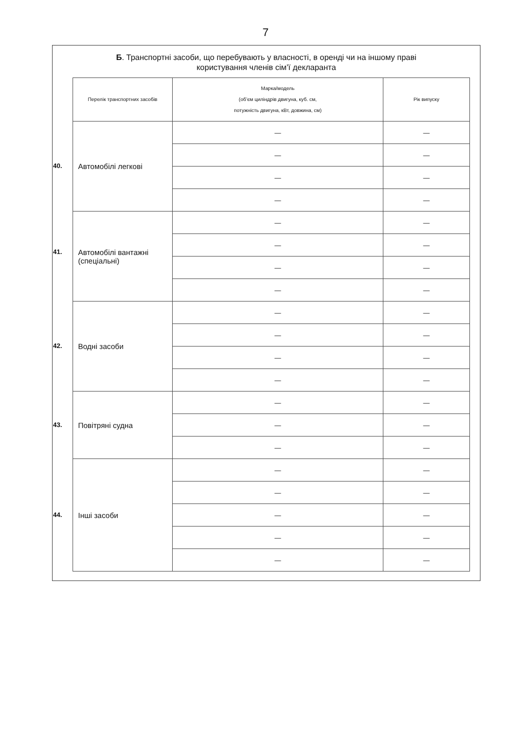7
Б. Транспортні засоби, що перебувають у власності, в оренді чи на іншому праві
користування членів сім’ї декларанта
| Перелік транспортних засобів | Марка/модель (об’єм циліндрів двигуна, куб. см, потужність двигуна, кВт, довжина, см) | Рік випуску |
| --- | --- | --- |
| 40. Автомобілі легкові | — | — |
| | — | — |
| | — | — |
| | — | — |
| 41. Автомобілі вантажні (спеціальні) | — | — |
| | — | — |
| | — | — |
| | — | — |
| 42. Водні засоби | — | — |
| | — | — |
| | — | — |
| | — | — |
| 43. Повітряні судна | — | — |
| | — | — |
| | — | — |
| 44. Інші засоби | — | — |
| | — | — |
| | — | — |
| | — | — |
| | — | — |